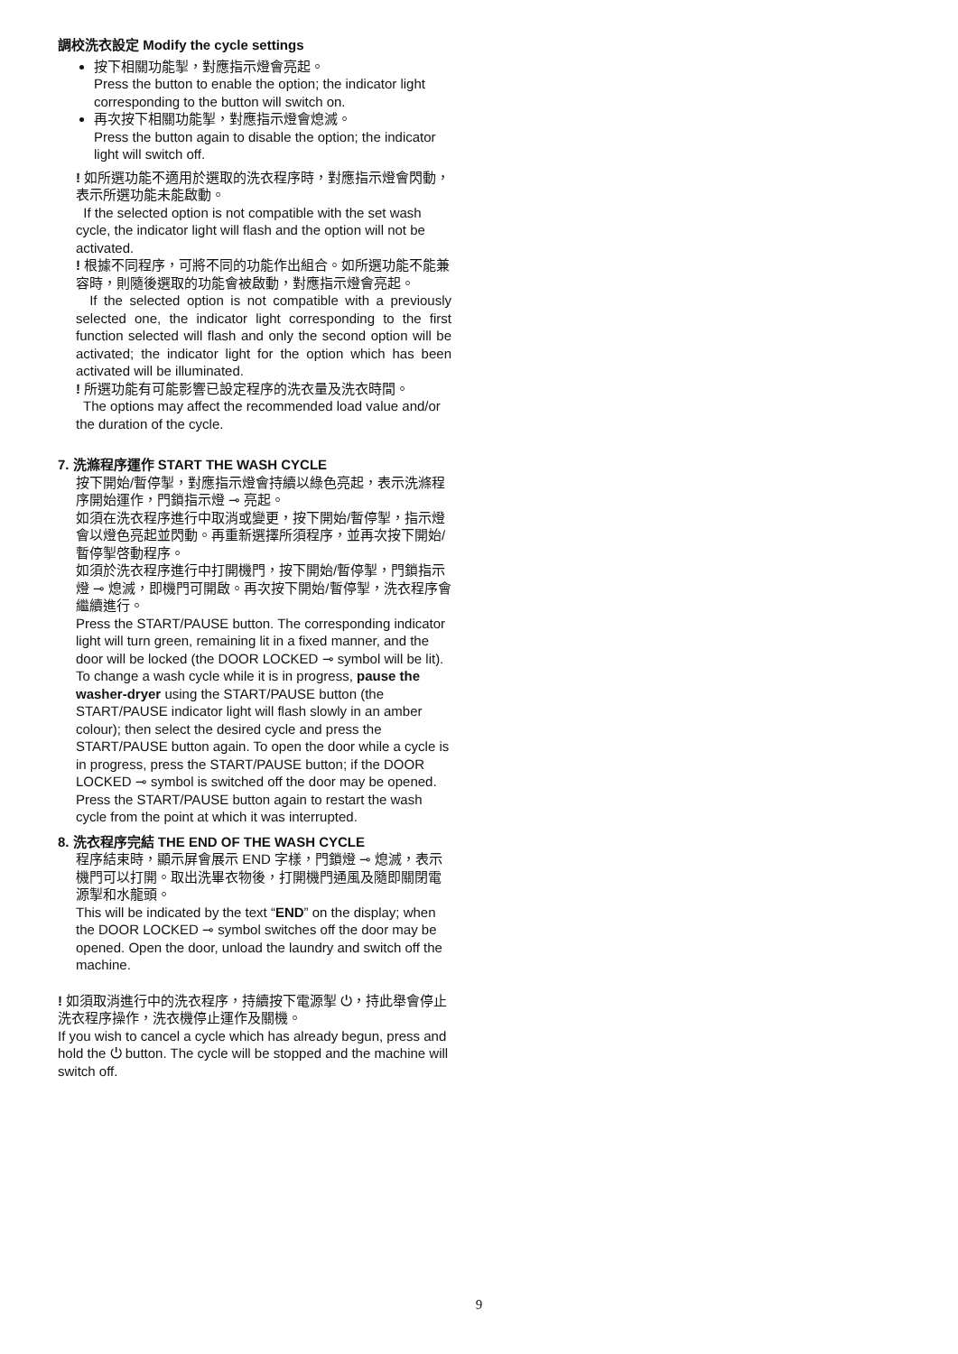調校洗衣設定 Modify the cycle settings
按下相關功能掣，對應指示燈會亮起。
Press the button to enable the option; the indicator light corresponding to the button will switch on.
再次按下相關功能掣，對應指示燈會熄滅。
Press the button again to disable the option; the indicator light will switch off.
! 如所選功能不適用於選取的洗衣程序時，對應指示燈會閃動，表示所選功能未能啟動。
If the selected option is not compatible with the set wash cycle, the indicator light will flash and the option will not be activated.
! 根據不同程序，可將不同的功能作出組合。如所選功能不能兼容時，則隨後選取的功能會被啟動，對應指示燈會亮起。
If the selected option is not compatible with a previously selected one, the indicator light corresponding to the first function selected will flash and only the second option will be activated; the indicator light for the option which has been activated will be illuminated.
! 所選功能有可能影響已設定程序的洗衣量及洗衣時間。
The options may affect the recommended load value and/or the duration of the cycle.
7. 洗滌程序運作 START THE WASH CYCLE
按下開始/暫停掣，對應指示燈會持續以綠色亮起，表示洗滌程序開始運作，門鎖指示燈 ⊸ 亮起。
如須在洗衣程序進行中取消或變更，按下開始/暫停掣，指示燈會以燈色亮起並閃動。再重新選擇所須程序，並再次按下開始/暫停掣啓動程序。
如須於洗衣程序進行中打開機門，按下開始/暫停掣，門鎖指示燈 ⊸ 熄滅，即機門可開啟。再次按下開始/暫停掣，洗衣程序會繼續進行。
Press the START/PAUSE button. The corresponding indicator light will turn green, remaining lit in a fixed manner, and the door will be locked (the DOOR LOCKED ⊸ symbol will be lit). To change a wash cycle while it is in progress, pause the washer-dryer using the START/PAUSE button (the START/PAUSE indicator light will flash slowly in an amber colour); then select the desired cycle and press the START/PAUSE button again. To open the door while a cycle is in progress, press the START/PAUSE button; if the DOOR LOCKED ⊸ symbol is switched off the door may be opened. Press the START/PAUSE button again to restart the wash cycle from the point at which it was interrupted.
8. 洗衣程序完結 THE END OF THE WASH CYCLE
程序結束時，顯示屏會展示 END 字樣，門鎖燈 ⊸ 熄滅，表示機門可以打開。取出洗畢衣物後，打開機門通風及隨即關閉電源掣和水龍頭。
This will be indicated by the text “END” on the display; when the DOOR LOCKED ⊸ symbol switches off the door may be opened. Open the door, unload the laundry and switch off the machine.
! 如須取消進行中的洗衣程序，持續按下電源掣 ⏻，持此舉會停止洗衣程序操作，洗衣機停止運作及關機。
If you wish to cancel a cycle which has already begun, press and hold the ⏻ button. The cycle will be stopped and the machine will switch off.
9